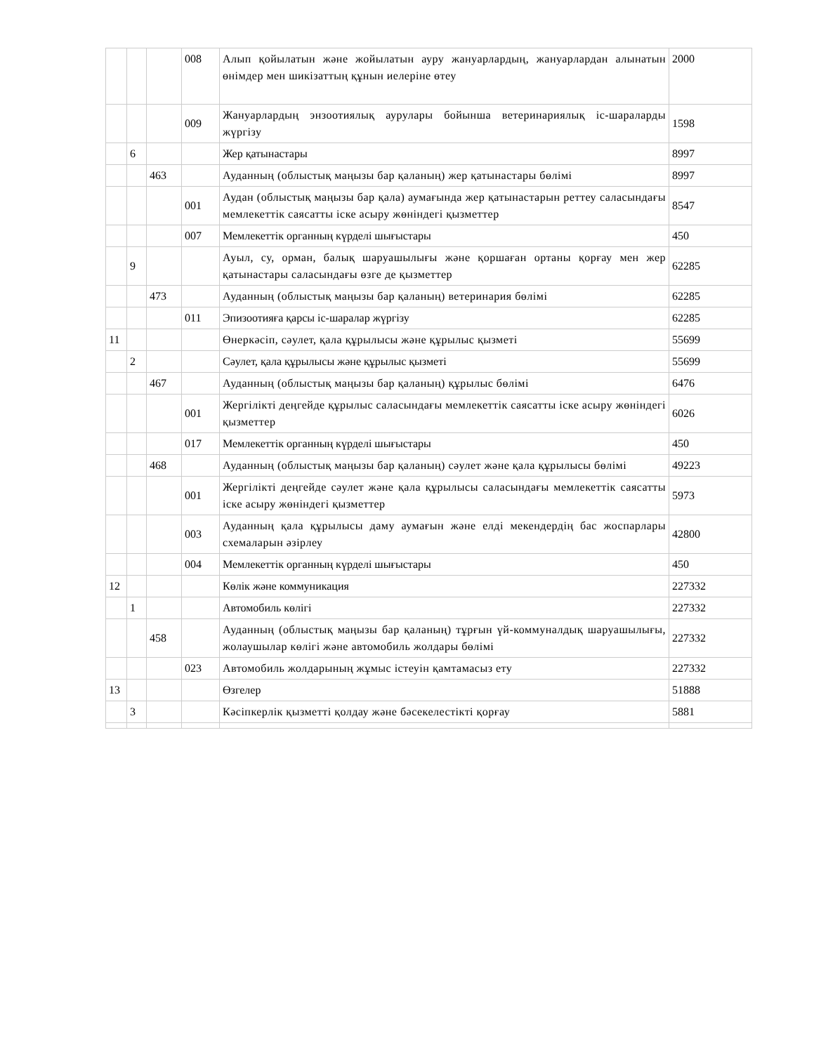| | | | 008 | Алып қойылатын және жойылатын ауру жануарлардың, жануарлардан алынатын өнімдер мен шикізаттың құнын иелеріне өтеу | 2000 |
| | | | 009 | Жануарлардың энзоотиялық аурулары бойынша ветеринариялық іс-шараларды жүргізу | 1598 |
| | 6 | | | Жер қатынастары | 8997 |
| | | 463 | | Ауданның (облыстық маңызы бар қаланың) жер қатынастары бөлімі | 8997 |
| | | | 001 | Аудан (облыстық маңызы бар қала) аумағында жер қатынастарын реттеу саласындағы мемлекеттік саясатты іске асыру жөніндегі қызметтер | 8547 |
| | | | 007 | Мемлекеттік органның күрделі шығыстары | 450 |
| | 9 | | | Ауыл, су, орман, балық шаруашылығы және қоршаған ортаны қорғау мен жер қатынастары саласындағы өзге де қызметтер | 62285 |
| | | 473 | | Ауданның (облыстық маңызы бар қаланың) ветеринария бөлімі | 62285 |
| | | | 011 | Эпизоотияға қарсы іс-шаралар жүргізу | 62285 |
| 11 | | | | Өнеркәсіп, сәулет, қала құрылысы және құрылыс қызметі | 55699 |
| | 2 | | | Сәулет, қала құрылысы және құрылыс қызметі | 55699 |
| | | 467 | | Ауданның (облыстық маңызы бар қаланың) құрылыс бөлімі | 6476 |
| | | | 001 | Жергілікті деңгейде құрылыс саласындағы мемлекеттік саясатты іске асыру жөніндегі қызметтер | 6026 |
| | | | 017 | Мемлекеттік органның күрделі шығыстары | 450 |
| | | 468 | | Ауданның (облыстық маңызы бар қаланың) сәулет және қала құрылысы бөлімі | 49223 |
| | | | 001 | Жергілікті деңгейде сәулет және қала құрылысы саласындағы мемлекеттік саясатты іске асыру жөніндегі қызметтер | 5973 |
| | | | 003 | Ауданның қала құрылысы даму аумағын және елді мекендердің бас жоспарлары схемаларын әзірлеу | 42800 |
| | | | 004 | Мемлекеттік органның күрделі шығыстары | 450 |
| 12 | | | | Көлік және коммуникация | 227332 |
| | 1 | | | Автомобиль көлігі | 227332 |
| | | 458 | | Ауданның (облыстық маңызы бар қаланың) тұрғын үй-коммуналдық шаруашылығы, жолаушылар көлігі және автомобиль жолдары бөлімі | 227332 |
| | | | 023 | Автомобиль жолдарының жұмыс істеуін қамтамасыз ету | 227332 |
| 13 | | | | Өзгелер | 51888 |
| | 3 | | | Кәсіпкерлік қызметті қолдау және бәсекелестікті қорғау | 5881 |